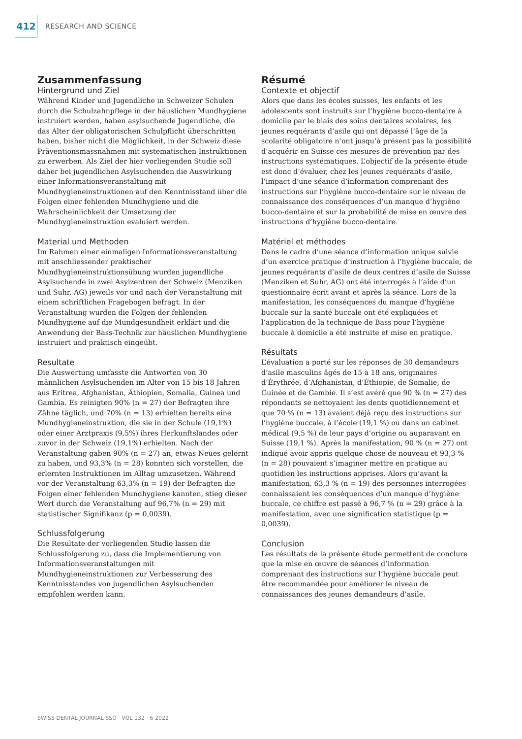412
RESEARCH AND SCIENCE
Zusammenfassung
Hintergrund und Ziel
Während Kinder und Jugendliche in Schweizer Schulen durch die Schulzahnpflege in der häuslichen Mundhygiene instruiert werden, haben asylsuchende Jugendliche, die das Alter der obligatorischen Schulpflicht überschritten haben, bisher nicht die Möglichkeit, in der Schweiz diese Präventionsmassnahmen mit systematischen Instruktionen zu erwerben. Als Ziel der hier vorliegenden Studie soll daher bei jugendlichen Asylsuchenden die Auswirkung einer Informationsveranstaltung mit Mundhygieneinstruktionen auf den Kenntnisstand über die Folgen einer fehlenden Mundhygiene und die Wahrscheinlichkeit der Umsetzung der Mundhygieneinstruktion evaluiert werden.
Material und Methoden
Im Rahmen einer einmaligen Informationsveranstaltung mit anschliessender praktischer Mundhygieneinstruktionsübung wurden jugendliche Asylsuchende in zwei Asylzentren der Schweiz (Menziken und Suhr, AG) jeweils vor und nach der Veranstaltung mit einem schriftlichen Fragebogen befragt. In der Veranstaltung wurden die Folgen der fehlenden Mundhygiene auf die Mundgesundheit erklärt und die Anwendung der Bass-Technik zur häuslichen Mundhygiene instruiert und praktisch eingeübt.
Resultate
Die Auswertung umfasste die Antworten von 30 männlichen Asylsuchenden im Alter von 15 bis 18 Jahren aus Eritrea, Afghanistan, Äthiopien, Somalia, Guinea und Gambia. Es reinigten 90% (n = 27) der Befragten ihre Zähne täglich, und 70% (n = 13) erhielten bereits eine Mundhygieneinstruktion, die sie in der Schule (19,1%) oder einer Arztpraxis (9,5%) ihres Herkunftslandes oder zuvor in der Schweiz (19,1%) erhielten. Nach der Veranstaltung gaben 90% (n = 27) an, etwas Neues gelernt zu haben, und 93,3% (n = 28) konnten sich vorstellen, die erlernten Instruktionen im Alltag umzusetzen. Während vor der Veranstaltung 63,3% (n = 19) der Befragten die Folgen einer fehlenden Mundhygiene kannten, stieg dieser Wert durch die Veranstaltung auf 96,7% (n = 29) mit statistischer Signifikanz (p = 0,0039).
Schlussfolgerung
Die Resultate der vorliegenden Studie lassen die Schlussfolgerung zu, dass die Implementierung von Informationsveranstaltungen mit Mundhygieneinstruktionen zur Verbesserung des Kenntnisstandes von jugendlichen Asylsuchenden empfohlen werden kann.
Résumé
Contexte et objectif
Alors que dans les écoles suisses, les enfants et les adolescents sont instruits sur l’hygiène bucco-dentaire à domicile par le biais des soins dentaires scolaires, les jeunes requérants d’asile qui ont dépassé l’âge de la scolarité obligatoire n’ont jusqu’à présent pas la possibilité d’acquérir en Suisse ces mesures de prévention par des instructions systématiques. L’objectif de la présente étude est donc d’évaluer, chez les jeunes requérants d’asile, l’impact d’une séance d’information comprenant des instructions sur l’hygiène bucco-dentaire sur le niveau de connaissance des conséquences d’un manque d’hygiène bucco-dentaire et sur la probabilité de mise en œuvre des instructions d’hygiène bucco-dentaire.
Matériel et méthodes
Dans le cadre d’une séance d’information unique suivie d’un exercice pratique d’instruction à l’hygiène buccale, de jeunes requérants d’asile de deux centres d’asile de Suisse (Menziken et Suhr, AG) ont été interrogés à l’aide d’un questionnaire écrit avant et après la séance. Lors de la manifestation, les conséquences du manque d’hygiène buccale sur la santé buccale ont été expliquées et l’application de la technique de Bass pour l’hygiène buccale à domicile a été instruite et mise en pratique.
Résultats
L’évaluation a porté sur les réponses de 30 demandeurs d’asile masculins âgés de 15 à 18 ans, originaires d’Érythrée, d’Afghanistan, d’Éthiopie, de Somalie, de Guinée et de Gambie. Il s’est avéré que 90 % (n = 27) des répondants se nettoyaient les dents quotidiennement et que 70 % (n = 13) avaient déjà reçu des instructions sur l’hygiène buccale, à l’école (19,1 %) ou dans un cabinet médical (9,5 %) de leur pays d’origine ou auparavant en Suisse (19,1 %). Après la manifestation, 90 % (n = 27) ont indiqué avoir appris quelque chose de nouveau et 93,3 % (n = 28) pouvaient s’imaginer mettre en pratique au quotidien les instructions apprises. Alors qu’avant la manifestation, 63,3 % (n = 19) des personnes interrogées connaissaient les conséquences d’un manque d’hygiène buccale, ce chiffre est passé à 96,7 % (n = 29) grâce à la manifestation, avec une signification statistique (p = 0,0039).
Conclusion
Les résultats de la présente étude permettent de conclure que la mise en œuvre de séances d’information comprenant des instructions sur l’hygiène buccale peut être recommandée pour améliorer le niveau de connaissances des jeunes demandeurs d’asile.
SWISS DENTAL JOURNAL SSO VOL 132 6 2022